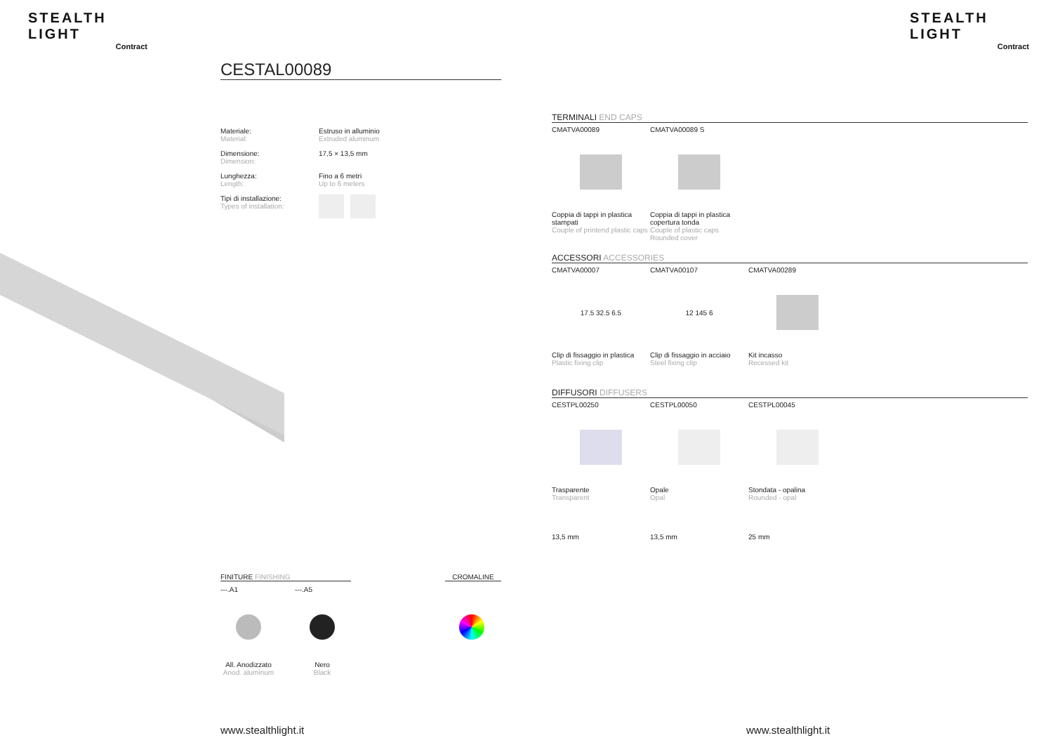STEALTH LIGHT
Contract
STEALTH LIGHT
Contract
CESTAL00089
Materiale:
Material:
Estruso in alluminio
Extruded aluminum
Dimensione:
Dimension:
17,5 × 13,5 mm
Lunghezza:
Length:
Fino a 6 metri
Up to 6 meters
Tipi di installazione:
Types of installation:
TERMINALI END CAPS
CMATVA00089
Coppia di tappi in plastica stampati
Couple of printend plastic caps
CMATVA00089 S
Coppia di tappi in plastica copertura tonda
Couple of plastic caps Rounded cover
ACCESSORI ACCESSORIES
CMATVA00007
17.5 32.5 6.5
Clip di fissaggio in plastica
Plastic fixing clip
CMATVA00107
12 145 6
Clip di fissaggio in acciaio
Steel fixing clip
CMATVA00289
Kit incasso
Recessed kit
DIFFUSORI DIFFUSERS
CESTPL00250
Trasparente
Transparent
13,5 mm
CESTPL00050
Opale
Opal
13,5 mm
CESTPL00045
Stondata - opalina
Rounded - opal
25 mm
FINITURE FINISHING CROMALINE
---.A1 ---.A5
All. Anodizzato
Anod. aluminum
Nero
Black
www.stealthlight.it www.stealthlight.it